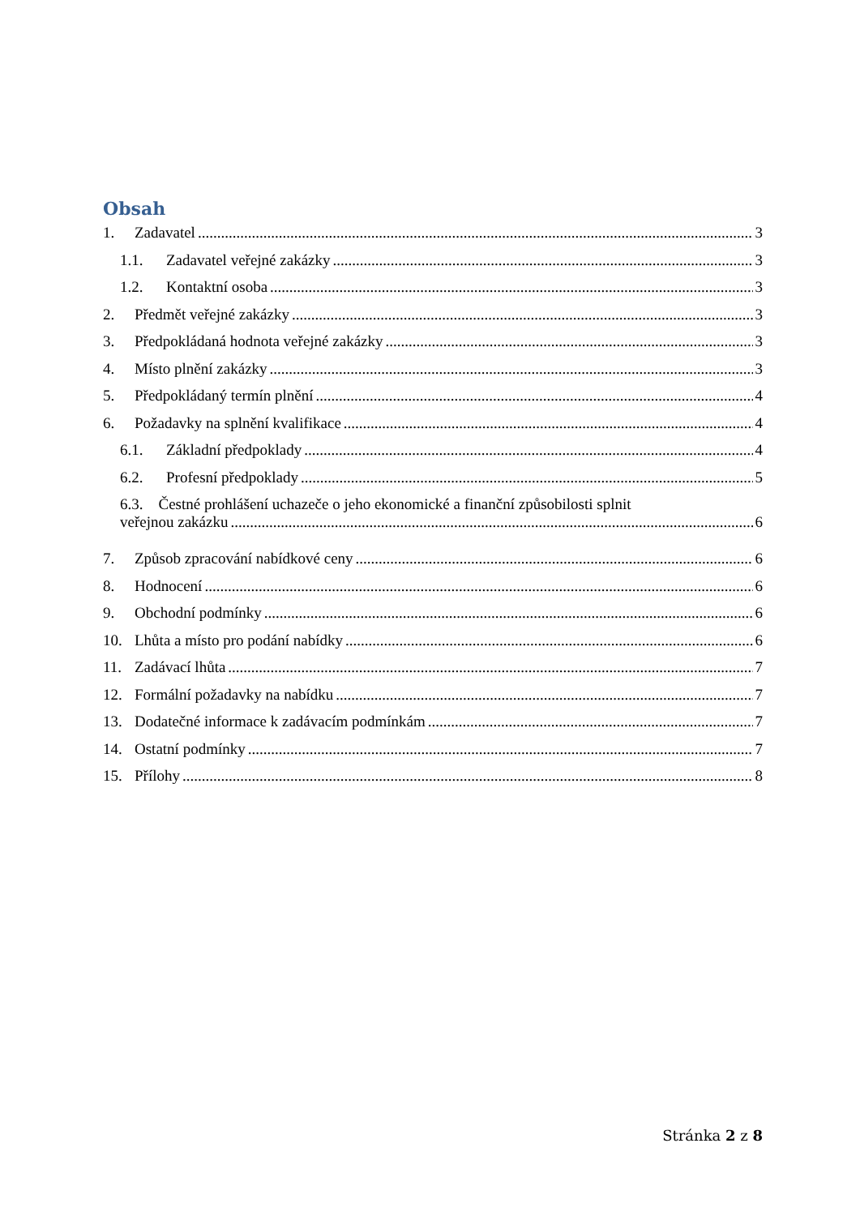Obsah
1. Zadavatel 3
1.1. Zadavatel veřejné zakázky 3
1.2. Kontaktní osoba 3
2. Předmět veřejné zakázky 3
3. Předpokládaná hodnota veřejné zakázky 3
4. Místo plnění zakázky 3
5. Předpokládaný termín plnění 4
6. Požadavky na splnění kvalifikace 4
6.1. Základní předpoklady 4
6.2. Profesní předpoklady 5
6.3. Čestné prohlášení uchazeče o jeho ekonomické a finanční způsobilosti splnit
veřejnou zakázku 6
7. Způsob zpracování nabídkové ceny 6
8. Hodnocení 6
9. Obchodní podmínky 6
10. Lhůta a místo pro podání nabídky 6
11. Zadávací lhůta 7
12. Formální požadavky na nabídku 7
13. Dodatečné informace k zadávacím podmínkám 7
14. Ostatní podmínky 7
15. Přílohy 8
Stránka 2 z 8